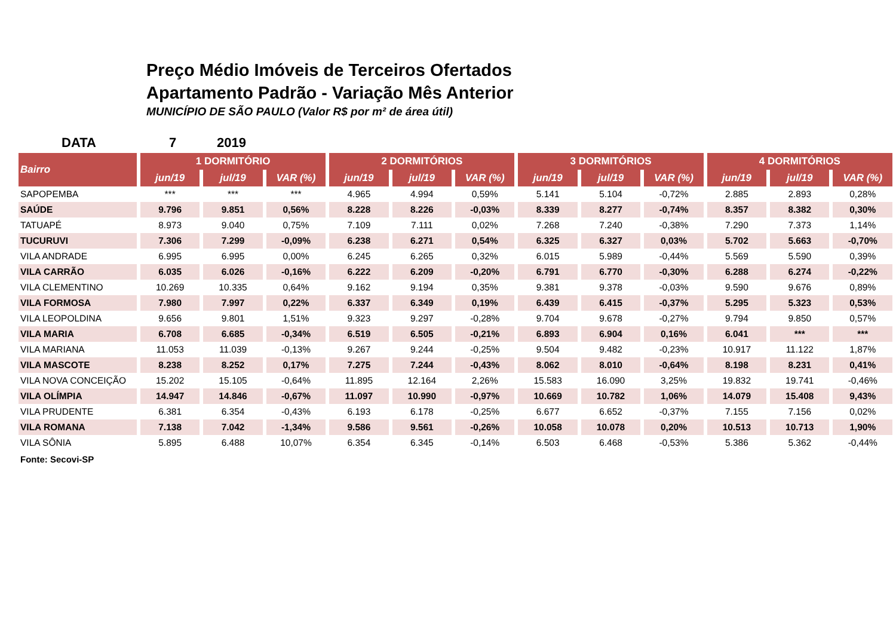Preço Médio Imóveis de Terceiros Ofertados
Apartamento Padrão - Variação Mês Anterior
MUNICÍPIO DE SÃO PAULO (Valor R$ por m² de área útil)
DATA 7 2019
| Bairro | 1 DORMITÓRIO | | | 2 DORMITÓRIOS | | | 3 DORMITÓRIOS | | | 4 DORMITÓRIOS | | |
| --- | --- | --- | --- | --- | --- | --- | --- | --- | --- | --- | --- | --- |
| | jun/19 | jul/19 | VAR (%) | jun/19 | jul/19 | VAR (%) | jun/19 | jul/19 | VAR (%) | jun/19 | jul/19 | VAR (%) |
| SAPOPEMBA | *** | *** | *** | 4.965 | 4.994 | 0,59% | 5.141 | 5.104 | -0,72% | 2.885 | 2.893 | 0,28% |
| SAÚDE | 9.796 | 9.851 | 0,56% | 8.228 | 8.226 | -0,03% | 8.339 | 8.277 | -0,74% | 8.357 | 8.382 | 0,30% |
| TATUAPÉ | 8.973 | 9.040 | 0,75% | 7.109 | 7.111 | 0,02% | 7.268 | 7.240 | -0,38% | 7.290 | 7.373 | 1,14% |
| TUCURUVI | 7.306 | 7.299 | -0,09% | 6.238 | 6.271 | 0,54% | 6.325 | 6.327 | 0,03% | 5.702 | 5.663 | -0,70% |
| VILA ANDRADE | 6.995 | 6.995 | 0,00% | 6.245 | 6.265 | 0,32% | 6.015 | 5.989 | -0,44% | 5.569 | 5.590 | 0,39% |
| VILA CARRÃO | 6.035 | 6.026 | -0,16% | 6.222 | 6.209 | -0,20% | 6.791 | 6.770 | -0,30% | 6.288 | 6.274 | -0,22% |
| VILA CLEMENTINO | 10.269 | 10.335 | 0,64% | 9.162 | 9.194 | 0,35% | 9.381 | 9.378 | -0,03% | 9.590 | 9.676 | 0,89% |
| VILA FORMOSA | 7.980 | 7.997 | 0,22% | 6.337 | 6.349 | 0,19% | 6.439 | 6.415 | -0,37% | 5.295 | 5.323 | 0,53% |
| VILA LEOPOLDINA | 9.656 | 9.801 | 1,51% | 9.323 | 9.297 | -0,28% | 9.704 | 9.678 | -0,27% | 9.794 | 9.850 | 0,57% |
| VILA MARIA | 6.708 | 6.685 | -0,34% | 6.519 | 6.505 | -0,21% | 6.893 | 6.904 | 0,16% | 6.041 | *** | *** |
| VILA MARIANA | 11.053 | 11.039 | -0,13% | 9.267 | 9.244 | -0,25% | 9.504 | 9.482 | -0,23% | 10.917 | 11.122 | 1,87% |
| VILA MASCOTE | 8.238 | 8.252 | 0,17% | 7.275 | 7.244 | -0,43% | 8.062 | 8.010 | -0,64% | 8.198 | 8.231 | 0,41% |
| VILA NOVA CONCEIÇÃO | 15.202 | 15.105 | -0,64% | 11.895 | 12.164 | 2,26% | 15.583 | 16.090 | 3,25% | 19.832 | 19.741 | -0,46% |
| VILA OLÍMPIA | 14.947 | 14.846 | -0,67% | 11.097 | 10.990 | -0,97% | 10.669 | 10.782 | 1,06% | 14.079 | 15.408 | 9,43% |
| VILA PRUDENTE | 6.381 | 6.354 | -0,43% | 6.193 | 6.178 | -0,25% | 6.677 | 6.652 | -0,37% | 7.155 | 7.156 | 0,02% |
| VILA ROMANA | 7.138 | 7.042 | -1,34% | 9.586 | 9.561 | -0,26% | 10.058 | 10.078 | 0,20% | 10.513 | 10.713 | 1,90% |
| VILA SÔNIA | 5.895 | 6.488 | 10,07% | 6.354 | 6.345 | -0,14% | 6.503 | 6.468 | -0,53% | 5.386 | 5.362 | -0,44% |
Fonte: Secovi-SP